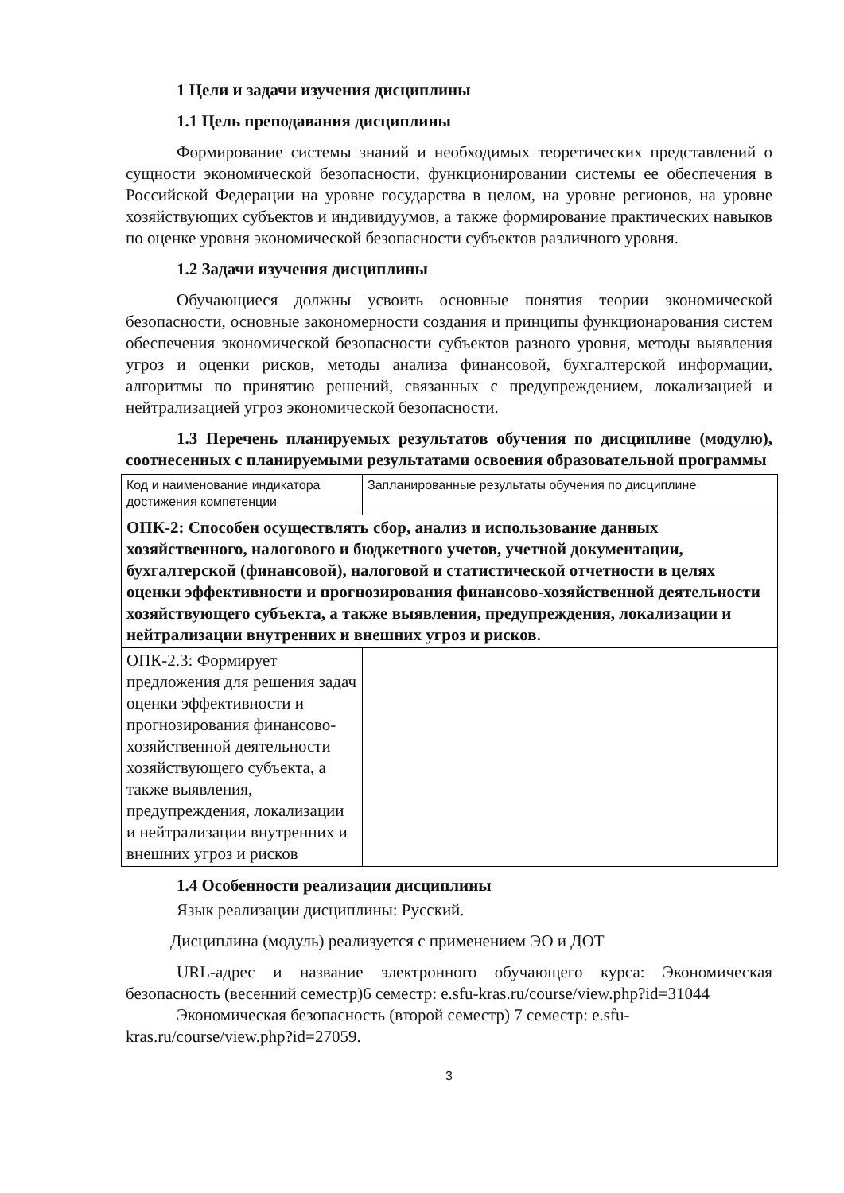1 Цели и задачи изучения дисциплины
1.1 Цель преподавания дисциплины
Формирование системы знаний и необходимых теоретических представлений о сущности экономической безопасности, функционировании системы ее обеспечения в Российской Федерации на уровне государства в целом, на уровне регионов, на уровне хозяйствующих субъектов и индивидуумов, а также формирование практических навыков по оценке уровня экономической безопасности субъектов различного уровня.
1.2 Задачи изучения дисциплины
Обучающиеся должны усвоить основные понятия теории экономической безопасности, основные закономерности создания и принципы функционарования систем обеспечения экономической безопасности субъектов разного уровня, методы выявления угроз и оценки рисков, методы анализа финансовой, бухгалтерской информации, алгоритмы по принятию решений, связанных с предупреждением, локализацией и нейтрализацией угроз экономической безопасности.
1.3 Перечень планируемых результатов обучения по дисциплине (модулю), соотнесенных с планируемыми результатами освоения образовательной программы
| Код и наименование индикатора достижения компетенции | Запланированные результаты обучения по дисциплине |
| ОПК-2: Способен осуществлять сбор, анализ и использование данных хозяйственного, налогового и бюджетного учетов, учетной документации, бухгалтерской (финансовой), налоговой и статистической отчетности в целях оценки эффективности и прогнозирования финансово-хозяйственной деятельности хозяйствующего субъекта, а также выявления, предупреждения, локализации и нейтрализации внутренних и внешних угроз и рисков. | |
| ОПК-2.3: Формирует предложения для решения задач оценки эффективности и прогнозирования финансово-хозяйственной деятельности хозяйствующего субъекта, а также выявления, предупреждения, локализации и нейтрализации внутренних и внешних угроз и рисков | |
1.4 Особенности реализации дисциплины
Язык реализации дисциплины: Русский.
Дисциплина (модуль) реализуется с применением ЭО и ДОТ
URL-адрес и название электронного обучающего курса: Экономическая безопасность (весенний семестр)6 семестр: e.sfu-kras.ru/course/view.php?id=31044
Экономическая безопасность (второй семестр) 7 семестр: e.sfu-kras.ru/course/view.php?id=27059.
3